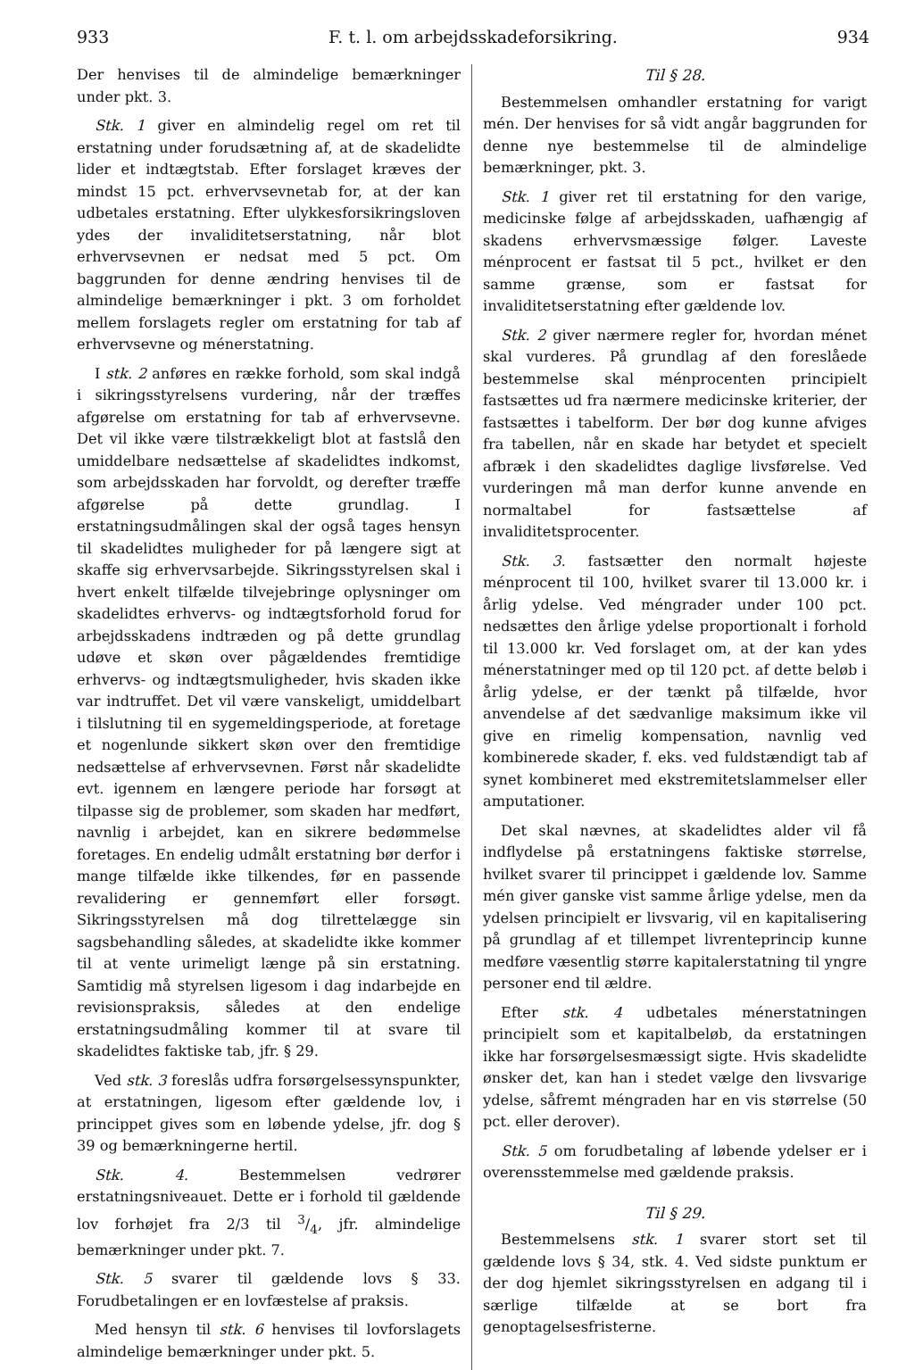933 F. t. l. om arbejdsskadeforsikring. 934
Der henvises til de almindelige bemærkninger under pkt. 3.
Stk. 1 giver en almindelig regel om ret til erstatning under forudsætning af, at de skadelidte lider et indtægtstab. Efter forslaget kræves der mindst 15 pct. erhvervsevnetab for, at der kan udbetales erstatning. Efter ulykkesforsikringsloven ydes der invaliditetserstatning, når blot erhvervsevnen er nedsat med 5 pct. Om baggrunden for denne ændring henvises til de almindelige bemærkninger i pkt. 3 om forholdet mellem forslagets regler om erstatning for tab af erhvervsevne og ménerstatning.
I stk. 2 anføres en række forhold, som skal indgå i sikringsstyrelsens vurdering, når der træffes afgørelse om erstatning for tab af erhvervsevne. Det vil ikke være tilstrækkeligt blot at fastslå den umiddelbare nedsættelse af skadelidtes indkomst, som arbejdsskaden har forvoldt, og derefter træffe afgørelse på dette grundlag. I erstatningsudmålingen skal der også tages hensyn til skadelidtes muligheder for på længere sigt at skaffe sig erhvervsarbejde. Sikringsstyrelsen skal i hvert enkelt tilfælde tilvejebringe oplysninger om skadelidtes erhvervs- og indtægtsforhold forud for arbejdsskadens indtræden og på dette grundlag udøve et skøn over pågældendes fremtidige erhvervs- og indtægtsmuligheder, hvis skaden ikke var indtruffet. Det vil være vanskeligt, umiddelbart i tilslutning til en sygemeldingsperiode, at foretage et nogenlunde sikkert skøn over den fremtidige nedsættelse af erhvervsevnen. Først når skadelidte evt. igennem en længere periode har forsøgt at tilpasse sig de problemer, som skaden har medført, navnlig i arbejdet, kan en sikrere bedømmelse foretages. En endelig udmålt erstatning bør derfor i mange tilfælde ikke tilkendes, før en passende revalidering er gennemført eller forsøgt. Sikringsstyrelsen må dog tilrettelægge sin sagsbehandling således, at skadelidte ikke kommer til at vente urimeligt længe på sin erstatning. Samtidig må styrelsen ligesom i dag indarbejde en revisionspraksis, således at den endelige erstatningsudmåling kommer til at svare til skadelidtes faktiske tab, jfr. § 29.
Ved stk. 3 foreslås udfra forsørgelsessynspunkter, at erstatningen, ligesom efter gældende lov, i princippet gives som en løbende ydelse, jfr. dog § 39 og bemærkningerne hertil.
Stk. 4. Bestemmelsen vedrører erstatningsniveauet. Dette er i forhold til gældende lov forhøjet fra 2/3 til 3/4, jfr. almindelige bemærkninger under pkt. 7.
Stk. 5 svarer til gældende lovs § 33. Forudbetalingen er en lovfæstelse af praksis.
Med hensyn til stk. 6 henvises til lovforslagets almindelige bemærkninger under pkt. 5.
Til § 28.
Bestemmelsen omhandler erstatning for varigt mén. Der henvises for så vidt angår baggrunden for denne nye bestemmelse til de almindelige bemærkninger, pkt. 3.
Stk. 1 giver ret til erstatning for den varige, medicinske følge af arbejdsskaden, uafhængig af skadens erhvervsmæssige følger. Laveste ménprocent er fastsat til 5 pct., hvilket er den samme grænse, som er fastsat for invaliditetserstatning efter gældende lov.
Stk. 2 giver nærmere regler for, hvordan ménet skal vurderes. På grundlag af den foreslåede bestemmelse skal ménprocenten principielt fastsættes ud fra nærmere medicinske kriterier, der fastsættes i tabelform. Der bør dog kunne afviges fra tabellen, når en skade har betydet et specielt afbræk i den skadelidtes daglige livsførelse. Ved vurderingen må man derfor kunne anvende en normaltabel for fastsættelse af invaliditetsprocenter.
Stk. 3. fastsætter den normalt højeste ménprocent til 100, hvilket svarer til 13.000 kr. i årlig ydelse. Ved méngrader under 100 pct. nedsættes den årlige ydelse proportionalt i forhold til 13.000 kr. Ved forslaget om, at der kan ydes ménerstatninger med op til 120 pct. af dette beløb i årlig ydelse, er der tænkt på tilfælde, hvor anvendelse af det sædvanlige maksimum ikke vil give en rimelig kompensation, navnlig ved kombinerede skader, f. eks. ved fuldstændigt tab af synet kombineret med ekstremitetslammelser eller amputationer.
Det skal nævnes, at skadelidtes alder vil få indflydelse på erstatningens faktiske størrelse, hvilket svarer til princippet i gældende lov. Samme mén giver ganske vist samme årlige ydelse, men da ydelsen principielt er livsvarig, vil en kapitalisering på grundlag af et tillempet livrenteprincip kunne medføre væsentlig større kapitalerstatning til yngre personer end til ældre.
Efter stk. 4 udbetales ménerstatningen principielt som et kapitalbeløb, da erstatningen ikke har forsørgelsesmæssigt sigte. Hvis skadelidte ønsker det, kan han i stedet vælge den livsvarige ydelse, såfremt méngraden har en vis størrelse (50 pct. eller derover).
Stk. 5 om forudbetaling af løbende ydelser er i overensstemmelse med gældende praksis.
Til § 29.
Bestemmelsens stk. 1 svarer stort set til gældende lovs § 34, stk. 4. Ved sidste punktum er der dog hjemlet sikringsstyrelsen en adgang til i særlige tilfælde at se bort fra genoptagelsesfristerne.